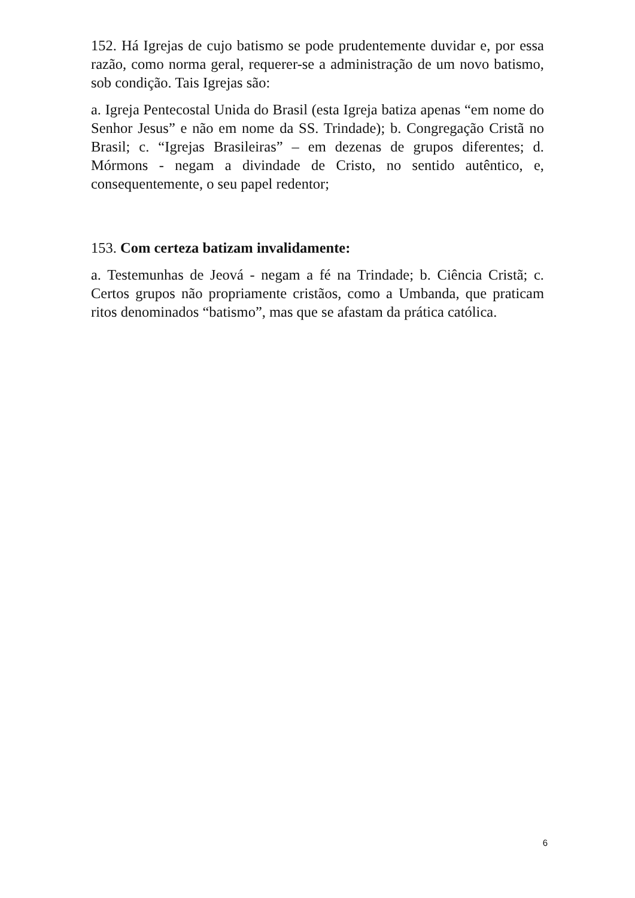152. Há Igrejas de cujo batismo se pode prudentemente duvidar e, por essa razão, como norma geral, requerer-se a administração de um novo batismo, sob condição. Tais Igrejas são:
a. Igreja Pentecostal Unida do Brasil (esta Igreja batiza apenas “em nome do Senhor Jesus” e não em nome da SS. Trindade); b. Congregação Cristã no Brasil; c. “Igrejas Brasileiras” – em dezenas de grupos diferentes; d. Mórmons - negam a divindade de Cristo, no sentido autêntico, e, consequentemente, o seu papel redentor;
153. Com certeza batizam invalidamente:
a. Testemunhas de Jeová - negam a fé na Trindade; b. Ciência Cristã; c. Certos grupos não propriamente cristãos, como a Umbanda, que praticam ritos denominados “batismo”, mas que se afastam da prática católica.
6